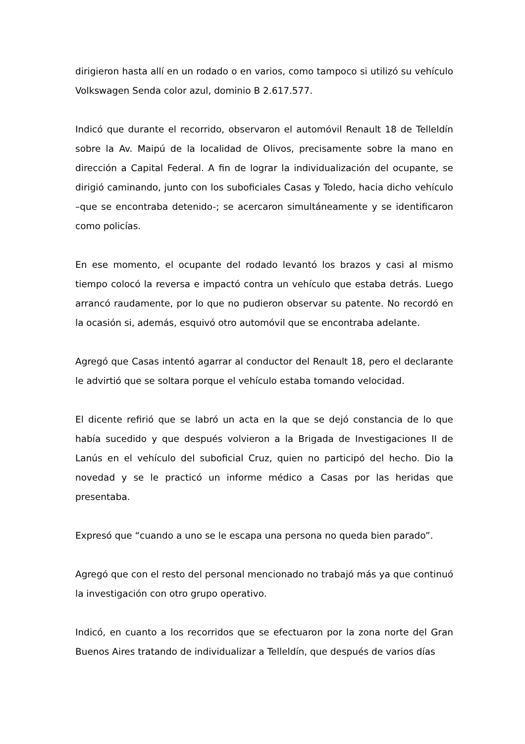dirigieron hasta allí en un rodado o en varios, como tampoco si utilizó su vehículo Volkswagen Senda color azul, dominio B 2.617.577.
Indicó que durante el recorrido, observaron el automóvil Renault 18 de Telleldín sobre la Av. Maipú de la localidad de Olivos, precisamente sobre la mano en dirección a Capital Federal. A fin de lograr la individualización del ocupante, se dirigió caminando, junto con los suboficiales Casas y Toledo, hacia dicho vehículo –que se encontraba detenido-; se acercaron simultáneamente y se identificaron como policías.
En ese momento, el ocupante del rodado levantó los brazos y casi al mismo tiempo colocó la reversa e impactó contra un vehículo que estaba detrás. Luego arrancó raudamente, por lo que no pudieron observar su patente. No recordó en la ocasión si, además, esquivó otro automóvil que se encontraba adelante.
Agregó que Casas intentó agarrar al conductor del Renault 18, pero el declarante le advirtió que se soltara porque el vehículo estaba tomando velocidad.
El dicente refirió que se labró un acta en la que se dejó constancia de lo que había sucedido y que después volvieron a la Brigada de Investigaciones II de Lanús en el vehículo del suboficial Cruz, quien no participó del hecho. Dio la novedad y se le practicó un informe médico a Casas por las heridas que presentaba.
Expresó que “cuando a uno se le escapa una persona no queda bien parado”.
Agregó que con el resto del personal mencionado no trabajó más ya que continuó la investigación con otro grupo operativo.
Indicó, en cuanto a los recorridos que se efectuaron por la zona norte del Gran Buenos Aires tratando de individualizar a Telleldín, que después de varios días